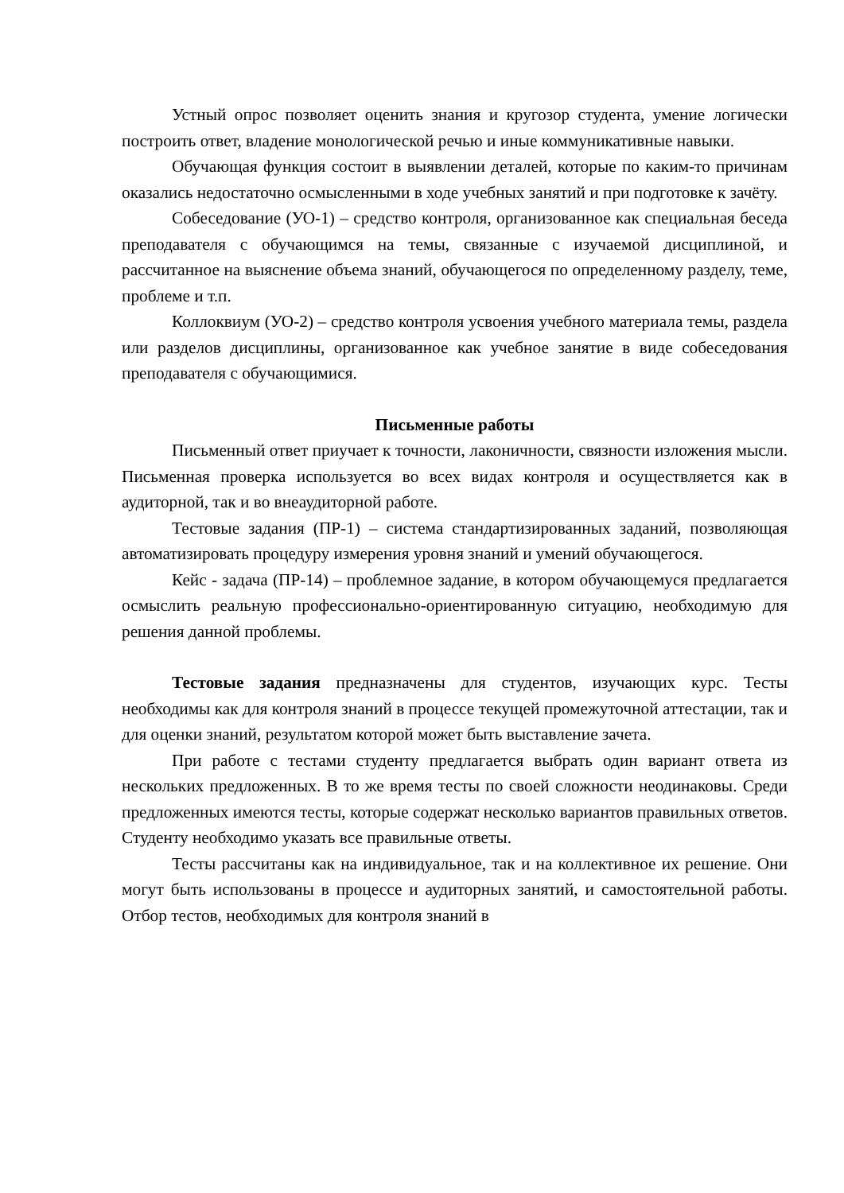Устный опрос позволяет оценить знания и кругозор студента, умение логически построить ответ, владение монологической речью и иные коммуникативные навыки.
Обучающая функция состоит в выявлении деталей, которые по каким-то причинам оказались недостаточно осмысленными в ходе учебных занятий и при подготовке к зачёту.
Собеседование (УО-1) – средство контроля, организованное как специальная беседа преподавателя с обучающимся на темы, связанные с изучаемой дисциплиной, и рассчитанное на выяснение объема знаний, обучающегося по определенному разделу, теме, проблеме и т.п.
Коллоквиум (УО-2) – средство контроля усвоения учебного материала темы, раздела или разделов дисциплины, организованное как учебное занятие в виде собеседования преподавателя с обучающимися.
Письменные работы
Письменный ответ приучает к точности, лаконичности, связности изложения мысли. Письменная проверка используется во всех видах контроля и осуществляется как в аудиторной, так и во внеаудиторной работе.
Тестовые задания (ПР-1) – система стандартизированных заданий, позволяющая автоматизировать процедуру измерения уровня знаний и умений обучающегося.
Кейс - задача (ПР-14) – проблемное задание, в котором обучающемуся предлагается осмыслить реальную профессионально-ориентированную ситуацию, необходимую для решения данной проблемы.
Тестовые задания предназначены для студентов, изучающих курс. Тесты необходимы как для контроля знаний в процессе текущей промежуточной аттестации, так и для оценки знаний, результатом которой может быть выставление зачета.
При работе с тестами студенту предлагается выбрать один вариант ответа из нескольких предложенных. В то же время тесты по своей сложности неодинаковы. Среди предложенных имеются тесты, которые содержат несколько вариантов правильных ответов. Студенту необходимо указать все правильные ответы.
Тесты рассчитаны как на индивидуальное, так и на коллективное их решение. Они могут быть использованы в процессе и аудиторных занятий, и самостоятельной работы. Отбор тестов, необходимых для контроля знаний в